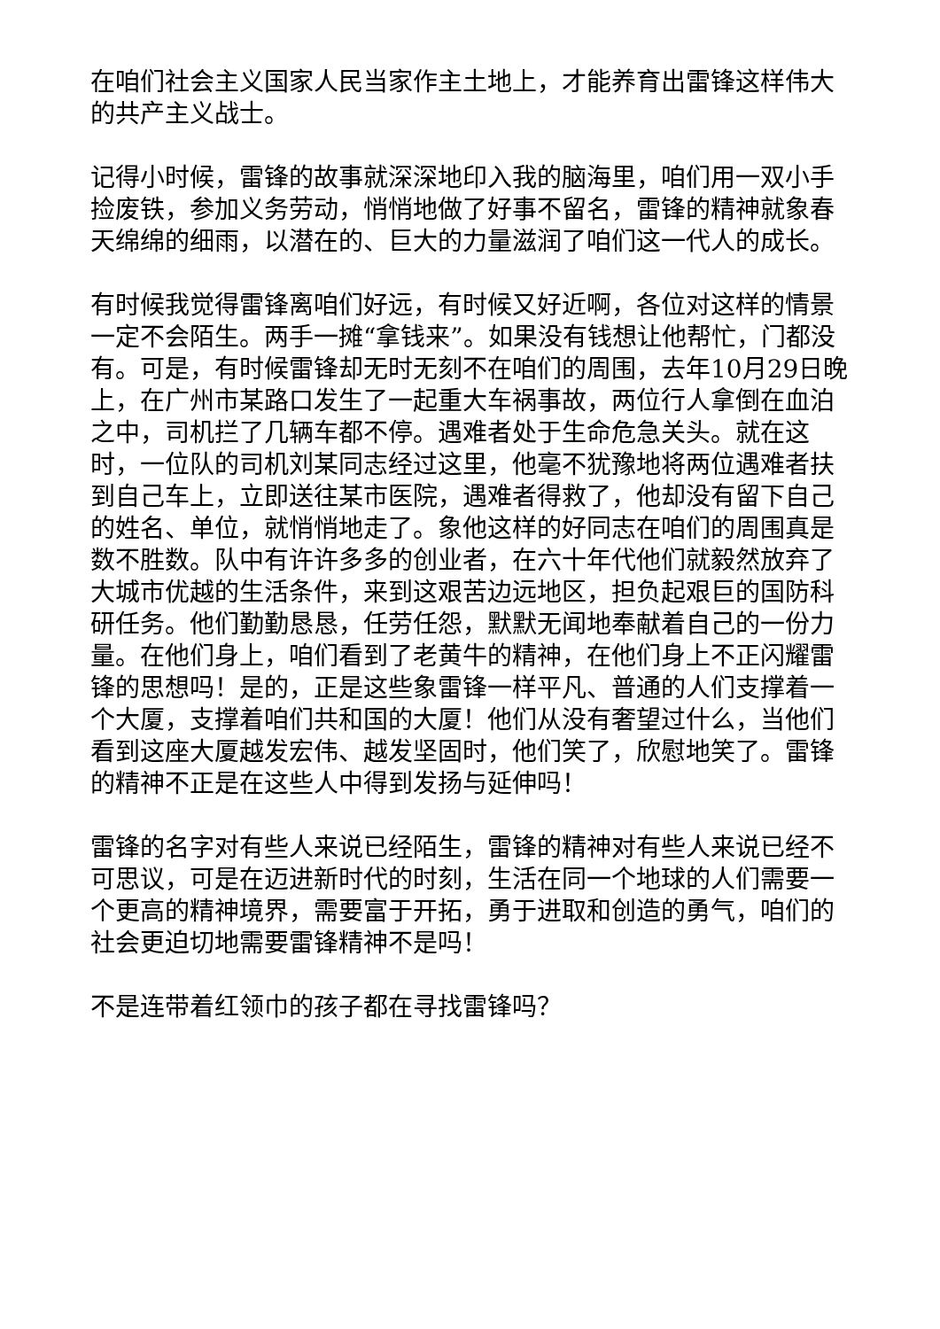在咱们社会主义国家人民当家作主土地上，才能养育出雷锋这样伟大的共产主义战士。
记得小时候，雷锋的故事就深深地印入我的脑海里，咱们用一双小手捡废铁，参加义务劳动，悄悄地做了好事不留名，雷锋的精神就象春天绵绵的细雨，以潜在的、巨大的力量滋润了咱们这一代人的成长。
有时候我觉得雷锋离咱们好远，有时候又好近啊，各位对这样的情景一定不会陌生。两手一摊“拿钱来”。如果没有钱想让他帮忙，门都没有。可是，有时候雷锋却无时无刻不在咱们的周围，去年10月29日晚上，在广州市某路口发生了一起重大车祸事故，两位行人拿倒在血泊之中，司机拦了几辆车都不停。遇难者处于生命危急关头。就在这时，一位队的司机刘某同志经过这里，他毫不犹豫地将两位遇难者扶到自己车上，立即送往某市医院，遇难者得救了，他却没有留下自己的姓名、单位，就悄悄地走了。象他这样的好同志在咱们的周围真是数不胜数。队中有许许多多的创业者，在六十年代他们就毅然放弃了大城市优越的生活条件，来到这艰苦边远地区，担负起艰巨的国防科研任务。他们勤勤恳恳，任劳任怨，默默无闻地奉献着自己的一份力量。在他们身上，咱们看到了老黄牛的精神，在他们身上不正闪耀雷锋的思想吗！是的，正是这些象雷锋一样平凡、普通的人们支撑着一个大厦，支撑着咱们共和国的大厦！他们从没有奢望过什么，当他们看到这座大厦越发宏伟、越发坚固时，他们笑了，欣慰地笑了。雷锋的精神不正是在这些人中得到发扬与延伸吗！
雷锋的名字对有些人来说已经陌生，雷锋的精神对有些人来说已经不可思议，可是在迈进新时代的时刻，生活在同一个地球的人们需要一个更高的精神境界，需要富于开拓，勇于进取和创造的勇气，咱们的社会更迫切地需要雷锋精神不是吗！
不是连带着红领巾的孩子都在寻找雷锋吗？